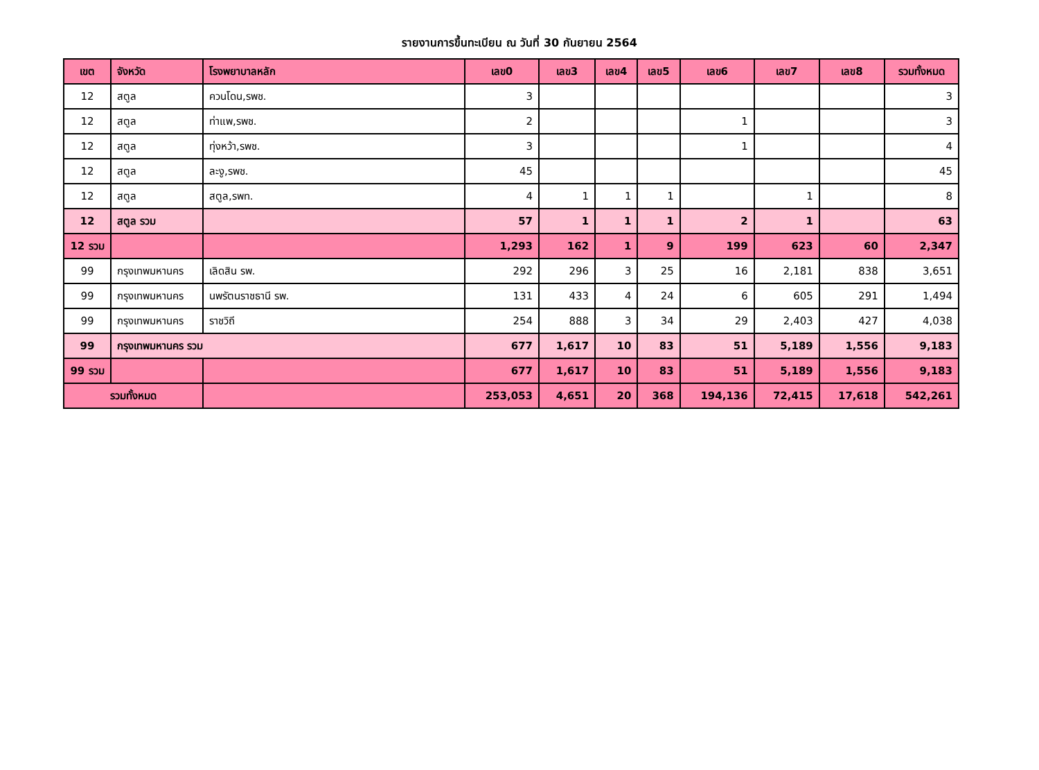รายงานการขึ้นทะเบียน ณ วันที่ 30 กันยายน 2564
| เขต | จังหวัด | โรงพยาบาลหลัก | เลข0 | เลข3 | เลข4 | เลข5 | เลข6 | เลข7 | เลข8 | รวมทั้งหมด |
| --- | --- | --- | --- | --- | --- | --- | --- | --- | --- | --- |
| 12 | สตูล | ควนโดน,รพช. | 3 | | | | | | | 3 |
| 12 | สตูล | ท่าแพ,รพช. | 2 | | | | 1 | | | 3 |
| 12 | สตูล | ทุ่งหว้า,รพช. | 3 | | | | 1 | | | 4 |
| 12 | สตูล | ละงู,รพช. | 45 | | | | | | | 45 |
| 12 | สตูล | สตูล,รพท. | 4 | 1 | 1 | 1 | | 1 | | 8 |
| 12 | สตูล รวม | | 57 | 1 | 1 | 1 | 2 | 1 | | 63 |
| 12 รวม | | | 1,293 | 162 | 1 | 9 | 199 | 623 | 60 | 2,347 |
| 99 | กรุงเทพมหานคร | เลิดสิน รพ. | 292 | 296 | 3 | 25 | 16 | 2,181 | 838 | 3,651 |
| 99 | กรุงเทพมหานคร | นพรัตนราชธานี รพ. | 131 | 433 | 4 | 24 | 6 | 605 | 291 | 1,494 |
| 99 | กรุงเทพมหานคร | ราชวิถี | 254 | 888 | 3 | 34 | 29 | 2,403 | 427 | 4,038 |
| 99 | กรุงเทพมหานคร รวม | | 677 | 1,617 | 10 | 83 | 51 | 5,189 | 1,556 | 9,183 |
| 99 รวม | | | 677 | 1,617 | 10 | 83 | 51 | 5,189 | 1,556 | 9,183 |
| รวมทั้งหมด | | | 253,053 | 4,651 | 20 | 368 | 194,136 | 72,415 | 17,618 | 542,261 |